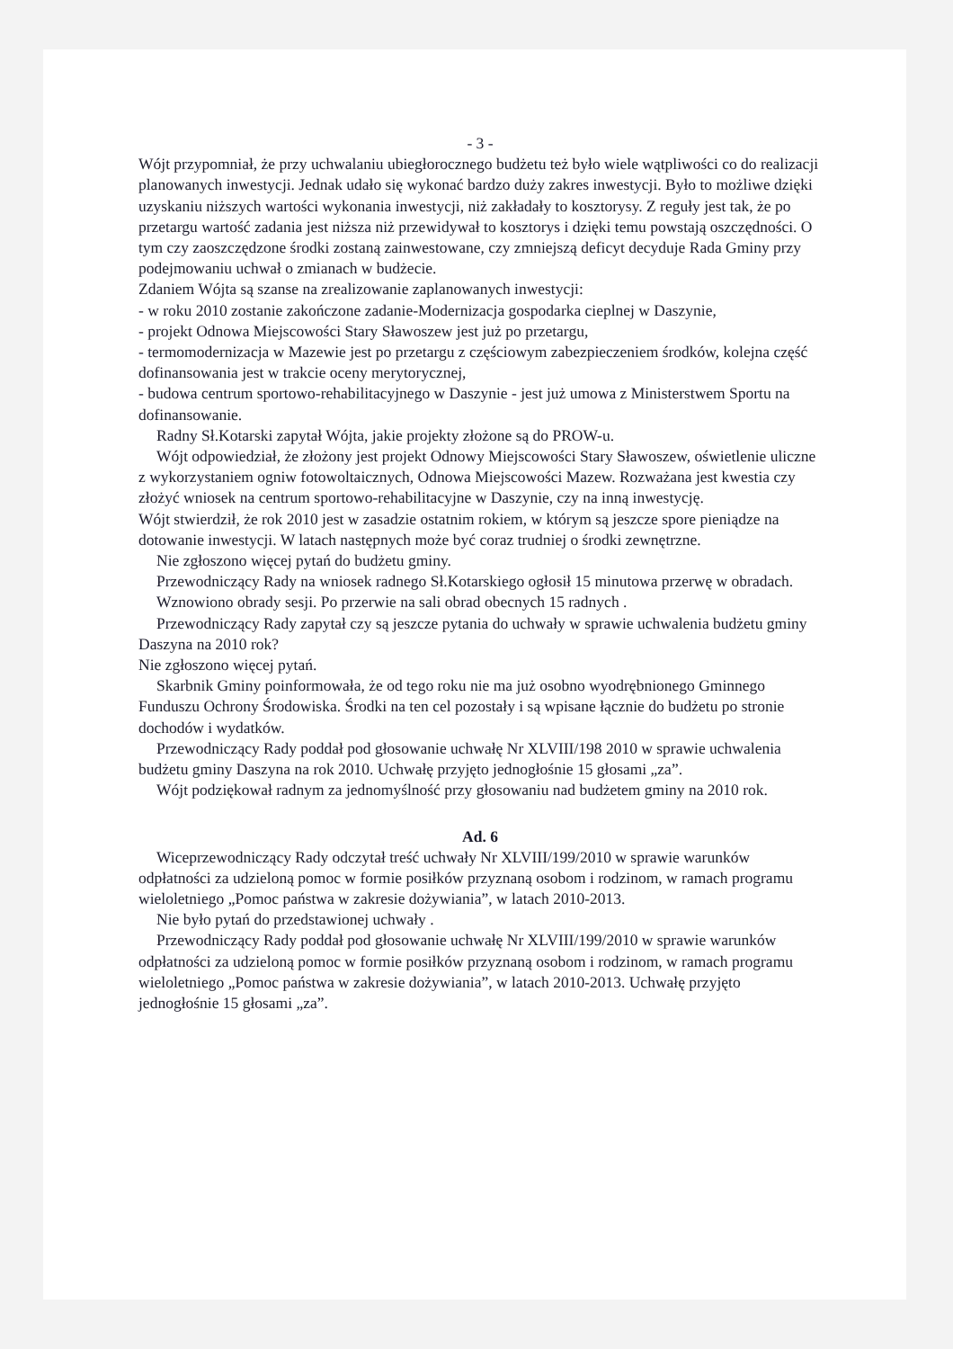- 3 -
Wójt przypomniał, że przy uchwalaniu ubiegłorocznego budżetu też było wiele wątpliwości co do realizacji planowanych inwestycji. Jednak udało się wykonać bardzo duży zakres inwestycji. Było to możliwe dzięki uzyskaniu niższych wartości wykonania inwestycji, niż zakładały to kosztorysy. Z reguły jest tak, że po przetargu wartość zadania jest niższa niż przewidywał to kosztorys i dzięki temu powstają oszczędności. O tym czy zaoszczędzone środki zostaną zainwestowane, czy zmniejszą deficyt decyduje Rada Gminy przy podejmowaniu uchwał o zmianach w budżecie.
Zdaniem Wójta są szanse na zrealizowanie zaplanowanych inwestycji:
- w roku 2010 zostanie zakończone zadanie-Modernizacja gospodarka cieplnej w Daszynie,
- projekt Odnowa Miejscowości Stary Sławoszew jest już po przetargu,
- termomodernizacja w Mazewie jest po przetargu z częściowym zabezpieczeniem środków, kolejna część dofinansowania jest w trakcie oceny merytorycznej,
- budowa centrum sportowo-rehabilitacyjnego w Daszynie - jest już umowa z Ministerstwem Sportu na dofinansowanie.
Radny Sł.Kotarski zapytał Wójta, jakie projekty złożone są do PROW-u.
Wójt odpowiedział, że złożony jest projekt Odnowy Miejscowości Stary Sławoszew, oświetlenie uliczne z wykorzystaniem ogniw fotowoltaicznych, Odnowa Miejscowości Mazew. Rozważana jest kwestia czy złożyć wniosek na centrum sportowo-rehabilitacyjne w Daszynie, czy na inną inwestycję.
Wójt stwierdził, że rok 2010 jest w zasadzie ostatnim rokiem, w którym są jeszcze spore pieniądze na dotowanie inwestycji. W latach następnych może być coraz trudniej o środki zewnętrzne.
Nie zgłoszono więcej pytań do budżetu gminy.
Przewodniczący Rady na wniosek radnego Sł.Kotarskiego ogłosił 15 minutowa przerwę w obradach.
Wznowiono obrady sesji. Po przerwie na sali obrad obecnych 15 radnych .
Przewodniczący Rady zapytał czy są jeszcze pytania do uchwały w sprawie uchwalenia budżetu gminy Daszyna na 2010 rok?
Nie zgłoszono więcej pytań.
Skarbnik Gminy poinformowała, że od tego roku nie ma już osobno wyodrębnionego Gminnego Funduszu Ochrony Środowiska. Środki na ten cel pozostały i są wpisane łącznie do budżetu po stronie dochodów i wydatków.
Przewodniczący Rady poddał pod głosowanie uchwałę Nr XLVIII/198 2010 w sprawie uchwalenia budżetu gminy Daszyna na rok 2010. Uchwałę przyjęto jednogłośnie 15 głosami „za”.
Wójt podziękował radnym za jednomyślność przy głosowaniu nad budżetem gminy na 2010 rok.
Ad. 6
Wiceprzewodniczący Rady odczytał treść uchwały Nr XLVIII/199/2010 w sprawie warunków odpłatności za udzieloną pomoc w formie posiłków przyznaną osobom i rodzinom, w ramach programu wieloletniego „Pomoc państwa w zakresie dożywiania”, w latach 2010-2013.
Nie było pytań do przedstawionej uchwały .
Przewodniczący Rady poddał pod głosowanie uchwałę Nr XLVIII/199/2010 w sprawie warunków odpłatności za udzieloną pomoc w formie posiłków przyznaną osobom i rodzinom, w ramach programu wieloletniego „Pomoc państwa w zakresie dożywiania”, w latach 2010-2013. Uchwałę przyjęto jednogłośnie 15 głosami „za”.